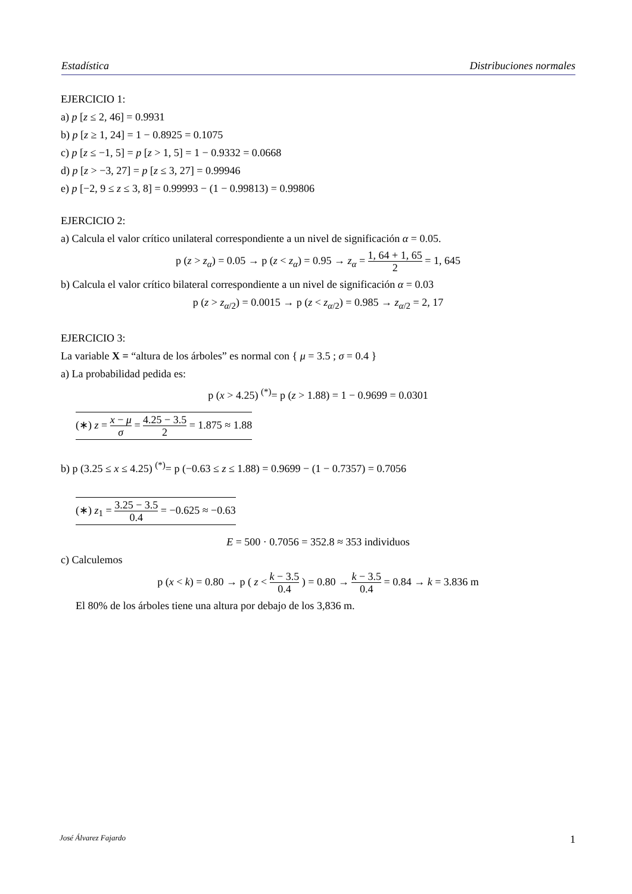Estadística Distribuciones normales
EJERCICIO 1:
a) p [z ≤ 2, 46] = 0.9931
b) p [z ≥ 1, 24] = 1 − 0.8925 = 0.1075
c) p [z ≤ −1, 5] = p [z > 1, 5] = 1 − 0.9332 = 0.0668
d) p [z > −3, 27] = p [z ≤ 3, 27] = 0.99946
e) p [−2, 9 ≤ z ≤ 3, 8] = 0.99993 − (1 − 0.99813) = 0.99806
EJERCICIO 2:
a) Calcula el valor crítico unilateral correspondiente a un nivel de significación α = 0.05.
p (z > z<sub>α</sub>) = 0.05 → p (z < z<sub>α</sub>) = 0.95 → z<sub>α</sub> = 1, 64 + 1, 65 2 = 1, 645
b) Calcula el valor crítico bilateral correspondiente a un nivel de significación α = 0.03
p (z > z<sub>α/2</sub>) = 0.0015 → p (z < z<sub>α/2</sub>) = 0.985 → z<sub>α/2</sub> = 2, 17
EJERCICIO 3:
La variable X = “altura de los árboles” es normal con { μ = 3.5 ; σ = 0.4 }
a) La probabilidad pedida es:
p (x > 4.25) <sup>(*)</sup>= p (z > 1.88) = 1 − 0.9699 = 0.0301
(∗) z = x − μ σ = 4.25 − 3.5 2 = 1.875 ≈ 1.88
b) p (3.25 ≤ x ≤ 4.25) <sup>(*)</sup>= p (−0.63 ≤ z ≤ 1.88) = 0.9699 − (1 − 0.7357) = 0.7056
(∗) z<sub>1</sub> = 3.25 − 3.5 0.4 = −0.625 ≈ −0.63
E = 500 · 0.7056 = 352.8 ≈ 353 individuos
c) Calculemos
p (x < k) = 0.80 → p ( z < k − 3.5 0.4 ) = 0.80 → k − 3.5 0.4 = 0.84 → k = 3.836 m
El 80% de los árboles tiene una altura por debajo de los 3,836 m.
José Álvarez Fajardo 1